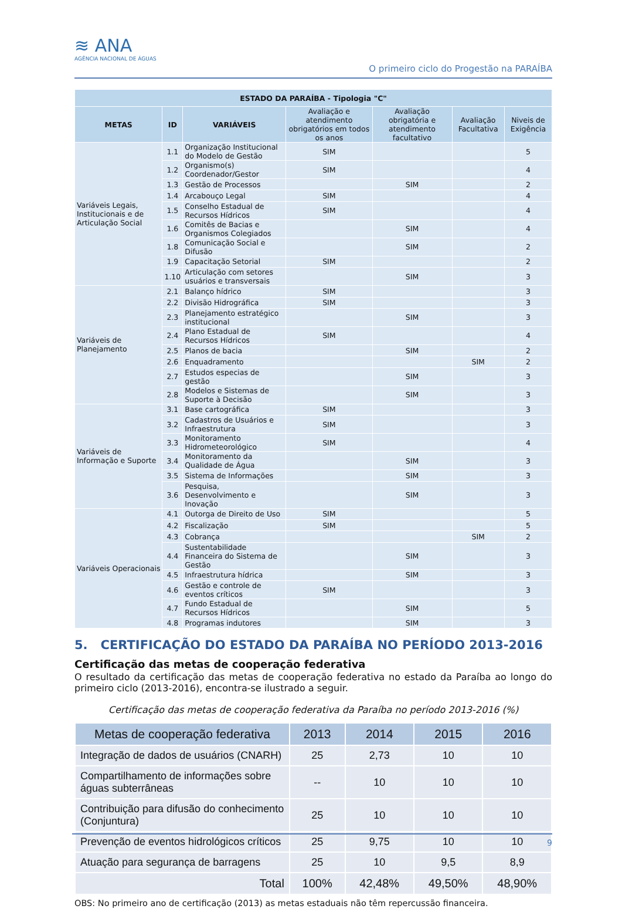≋ ANA
AGÊNCIA NACIONAL DE ÁGUAS
O primeiro ciclo do Progestão na PARAÍBA
| ESTADO DA PARAÍBA - Tipologia "C" | | | | | | |
| --- | --- | --- | --- | --- | --- | --- |
| METAS | ID | VARIÁVEIS | Avaliação e atendimento obrigatórios em todos os anos | Avaliação obrigatória e atendimento facultativo | Avaliação Facultativa | Niveis de Exigência |
| Variáveis Legais, Institucionais e de Articulação Social | 1.1 | Organização Institucional do Modelo de Gestão | SIM | | | 5 |
| | 1.2 | Organismo(s) Coordenador/Gestor | SIM | | | 4 |
| | 1.3 | Gestão de Processos | | SIM | | 2 |
| | 1.4 | Arcabouço Legal | SIM | | | 4 |
| | 1.5 | Conselho Estadual de Recursos Hídricos | SIM | | | 4 |
| | 1.6 | Comitês de Bacias e Organismos Colegiados | | SIM | | 4 |
| | 1.8 | Comunicação Social e Difusão | | SIM | | 2 |
| | 1.9 | Capacitação Setorial | SIM | | | 2 |
| | 1.10 | Articulação com setores usuários e transversais | | SIM | | 3 |
| Variáveis de Planejamento | 2.1 | Balanço hídrico | SIM | | | 3 |
| | 2.2 | Divisão Hidrográfica | SIM | | | 3 |
| | 2.3 | Planejamento estratégico institucional | | SIM | | 3 |
| | 2.4 | Plano Estadual de Recursos Hídricos | SIM | | | 4 |
| | 2.5 | Planos de bacia | | SIM | | 2 |
| | 2.6 | Enquadramento | | | SIM | 2 |
| | 2.7 | Estudos especias de gestão | | SIM | | 3 |
| | 2.8 | Modelos e Sistemas de Suporte à Decisão | | SIM | | 3 |
| Variáveis de Informação e Suporte | 3.1 | Base cartográfica | SIM | | | 3 |
| | 3.2 | Cadastros de Usuários e Infraestrutura | SIM | | | 3 |
| | 3.3 | Monitoramento Hidrometeorológico | SIM | | | 4 |
| | 3.4 | Monitoramento da Qualidade de Água | | SIM | | 3 |
| | 3.5 | Sistema de Informações | | SIM | | 3 |
| | 3.6 | Pesquisa, Desenvolvimento e Inovação | | SIM | | 3 |
| Variáveis Operacionais | 4.1 | Outorga de Direito de Uso | SIM | | | 5 |
| | 4.2 | Fiscalização | SIM | | | 5 |
| | 4.3 | Cobrança | | | SIM | 2 |
| | 4.4 | Sustentabilidade Financeira do Sistema de Gestão | | SIM | | 3 |
| | 4.5 | Infraestrutura hídrica | | SIM | | 3 |
| | 4.6 | Gestão e controle de eventos críticos | SIM | | | 3 |
| | 4.7 | Fundo Estadual de Recursos Hídricos | | SIM | | 5 |
| | 4.8 | Programas indutores | | SIM | | 3 |
5. CERTIFICAÇÃO DO ESTADO DA PARAÍBA NO PERÍODO 2013-2016
Certificação das metas de cooperação federativa
O resultado da certificação das metas de cooperação federativa no estado da Paraíba ao longo do primeiro ciclo (2013-2016), encontra-se ilustrado a seguir.
Certificação das metas de cooperação federativa da Paraíba no período 2013-2016 (%)
| Metas de cooperação federativa | 2013 | 2014 | 2015 | 2016 |
| --- | --- | --- | --- | --- |
| Integração de dados de usuários (CNARH) | 25 | 2,73 | 10 | 10 |
| Compartilhamento de informações sobre águas subterrâneas | -- | 10 | 10 | 10 |
| Contribuição para difusão do conhecimento (Conjuntura) | 25 | 10 | 10 | 10 |
| Prevenção de eventos hidrológicos críticos | 25 | 9,75 | 10 | 10 |
| Atuação para segurança de barragens | 25 | 10 | 9,5 | 8,9 |
| Total | 100% | 42,48% | 49,50% | 48,90% |
OBS: No primeiro ano de certificação (2013) as metas estaduais não têm repercussão financeira.
9